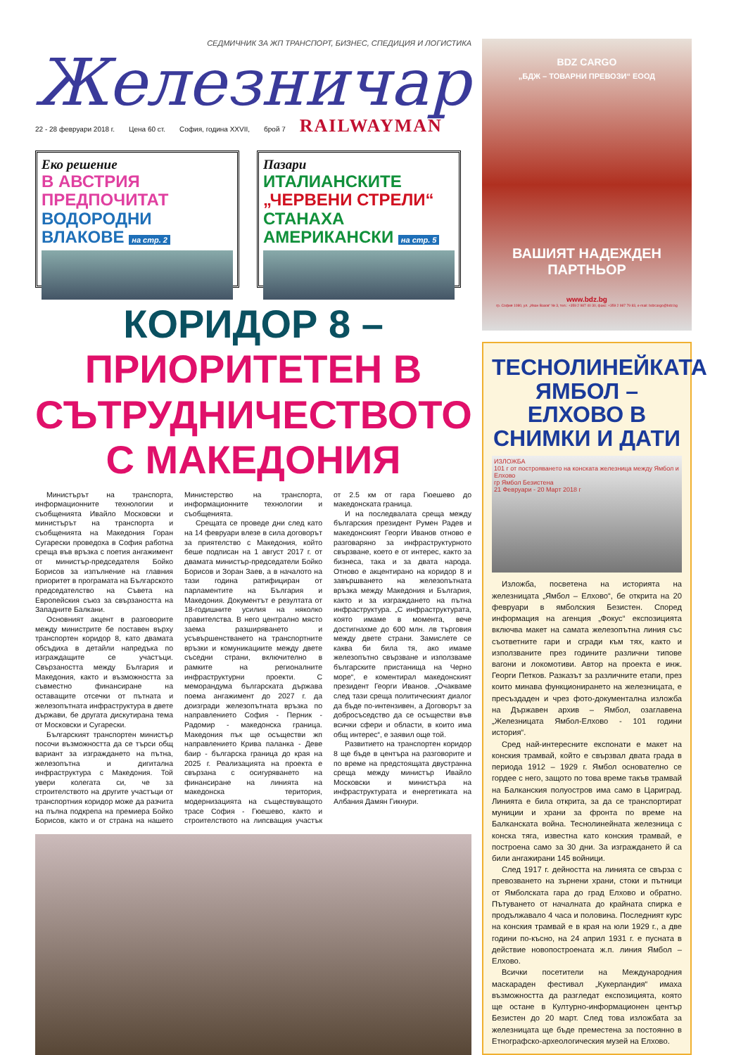СЕДМИЧНИК ЗА ЖП ТРАНСПОРТ, БИЗНЕС, СПЕДИЦИЯ И ЛОГИСТИКА
Железничар
22 - 28 февруари 2018 г. Цена 60 ст. София, година XXVII, брой 7 RAILWAYMAN
Еко решение
В АВСТРИЯ ПРЕДПОЧИТАТ
ВОДОРОДНИ ВЛАКОВЕ на стр. 2
Пазари
ИТАЛИАНСКИТЕ „ЧЕРВЕНИ СТРЕЛИ“
СТАНАХА АМЕРИКАНСКИ на стр. 5
КОРИДОР 8 – ПРИОРИТЕТЕН В СЪТРУДНИЧЕСТВОТО С МАКЕДОНИЯ
Министърът на транспорта, информационните технологии и съобщенията Ивайло Московски и министърът на транспорта и съобщенията на Македония Горан Сугарески проведоха в София работна среща във връзка с поетия ангажимент от министър-председателя Бойко Борисов за изпълнение на главния приоритет в програмата на Българското председателство на Съвета на Европейския съюз за свързаността на Западните Балкани.
Основният акцент в разговорите между министрите бе поставен върху транспортен коридор 8, като двамата обсъдиха в детайли напредъка по изграждащите се участъци. Свързаността между България и Македония, както и възможността за съвместно финансиране на оставащите отсечки от пътната и железопътната инфраструктура в двете държави, бе другата дискутирана тема от Московски и Сугарески.
Българският транспортен министър посочи възможността да се търси общ вариант за изграждането на пътна, железопътна и дигитална инфраструктура с Македония. Той увери колегата си, че за строителството на другите участъци от транспортния коридор може да разчита на пълна подкрепа на премиера Бойко Борисов, както и от страна на нашето Министерство на транспорта, информационните технологии и съобщенията.
Срещата се проведе дни след като на 14 февруари влезе в сила договорът за приятелство с Македония, който беше подписан на 1 август 2017 г. от двамата министър-председатели Бойко Борисов и Зоран Заев, а в началото на тази година ратифициран от парламентите на България и Македония. Документът е резултата от 18-годишните усилия на няколко правителства. В него централно място заема разширяването и усъвършенстването на транспортните връзки и комуникациите между двете съседни страни, включително в рамките на регионалните инфраструктурни проекти. С меморандума българската държава поема ангажимент до 2027 г. да доизгради железопътната връзка по направлението София - Перник - Радомир - македонска граница. Македония пък ще осъществи жп направлението Крива паланка - Деве баир - българска граница до края на 2025 г. Реализацията на проекта е свързана с осигуряването на финансиране на линията на македонска територия, модернизацията на съществуващото трасе София - Гюешево, както и строителството на липсващия участък от 2.5 км от гара Гюешево до македонската граница.
И на последвалата среща между българския президент Румен Радев и македонският Георги Иванов отново е разговаряно за инфраструктурното свързване, което е от интерес, както за бизнеса, така и за двата народа. Отново е акцентирано на коридор 8 и завършването на железопътната връзка между Македония и България, както и за изграждането на пътна инфраструктура. „С инфраструктурата, която имаме в момента, вече достигнахме до 600 млн. лв търговия между двете страни. Замислете се каква би била тя, ако имаме железопътно свързване и използваме българските пристанища на Черно море“, е коментирал македонският президент Георги Иванов. „Очакваме след тази среща политическият диалог да бъде по-интензивен, а Договорът за добросъседство да се осъществи във всички сфери и области, в които има общ интерес“, е заявил още той.
Развитието на транспортен коридор 8 ще бъде в центъра на разговорите и по време на предстоящата двустранна среща между министър Ивайло Московски и министъра на инфраструктурата и енергетиката на Албания Дамян Гикнури.
BDZ CARGO
„БДЖ – ТОВАРНИ ПРЕВОЗИ“ ЕООД
ВАШИЯТ НАДЕЖДЕН
ПАРТНЬОР
www.bdz.bg
гр. София 1080, ул. „Иван Вазов“ № 3, тел.: +359 2 987 40 30, факс: +359 2 987 79 83, e-mail: bdzcargo@bdz.bg
ТЕСНОЛИНЕЙКАТА ЯМБОЛ – ЕЛХОВО В СНИМКИ И ДАТИ
ИЗЛОЖБА
101 г от построяването на конската железница между Ямбол и Елхово
гр Ямбол Безистена
21 Февруари - 20 Март 2018 г
Изложба, посветена на историята на железницата „Ямбол – Елхово“, бе открита на 20 февруари в ямболския Безистен. Според информация на агенция „Фокус“ експозицията включва макет на самата железопътна линия със съответните гари и сгради към тях, както и използваните през годините различни типове вагони и локомотиви. Автор на проекта е инж. Георги Петков. Разказът за различните етапи, през които минава функционирането на железницата, е пресъздаден и чрез фото-документална изложба на Държавен архив – Ямбол, озаглавена „Железницата Ямбол-Елхово - 101 години история“.
Сред най-интересните експонати е макет на конския трамвай, който е свързвал двата града в периода 1912 – 1929 г. Ямбол основателно се гордее с него, защото по това време такъв трамвай на Балканския полуостров има само в Цариград. Линията е била открита, за да се транспортират муниции и храни за фронта по време на Балканската война. Теснолинейната железница с конска тяга, известна като конския трамвай, е построена само за 30 дни. За изграждането й са били ангажирани 145 войници.
След 1917 г. дейността на линията се свърза с превозването на зърнени храни, стоки и пътници от Ямболската гара до град Елхово и обратно. Пътуването от началната до крайната спирка е продължавало 4 часа и половина. Последният курс на конския трамвай е в края на юли 1929 г., а две години по-късно, на 24 април 1931 г. е пусната в действие новопостроената ж.п. линия Ямбол – Елхово.
Всички посетители на Международния маскараден фестивал „Кукерландия“ имаха възможността да разгледат експозицията, която ще остане в Културно-информационен център Безистен до 20 март. След това изложбата за железницата ще бъде преместена за постоянно в Етнографско-археологическия музей на Елхово.